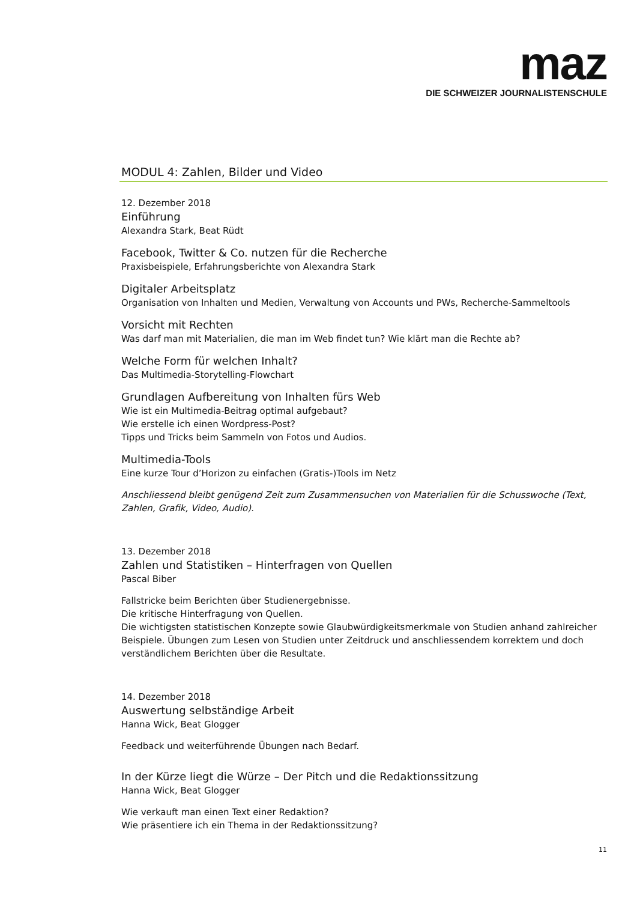maz
DIE SCHWEIZER JOURNALISTENSCHULE
MODUL 4: Zahlen, Bilder und Video
12. Dezember 2018
Einführung
Alexandra Stark, Beat Rüdt
Facebook, Twitter & Co. nutzen für die Recherche
Praxisbeispiele, Erfahrungsberichte von Alexandra Stark
Digitaler Arbeitsplatz
Organisation von Inhalten und Medien, Verwaltung von Accounts und PWs, Recherche-Sammeltools
Vorsicht mit Rechten
Was darf man mit Materialien, die man im Web findet tun? Wie klärt man die Rechte ab?
Welche Form für welchen Inhalt?
Das Multimedia-Storytelling-Flowchart
Grundlagen Aufbereitung von Inhalten fürs Web
Wie ist ein Multimedia-Beitrag optimal aufgebaut?
Wie erstelle ich einen Wordpress-Post?
Tipps und Tricks beim Sammeln von Fotos und Audios.
Multimedia-Tools
Eine kurze Tour d’Horizon zu einfachen (Gratis-)Tools im Netz
Anschliessend bleibt genügend Zeit zum Zusammensuchen von Materialien für die Schusswoche (Text, Zahlen, Grafik, Video, Audio).
13. Dezember 2018
Zahlen und Statistiken – Hinterfragen von Quellen
Pascal Biber
Fallstricke beim Berichten über Studienergebnisse.
Die kritische Hinterfragung von Quellen.
Die wichtigsten statistischen Konzepte sowie Glaubwürdigkeitsmerkmale von Studien anhand zahlreicher Beispiele. Übungen zum Lesen von Studien unter Zeitdruck und anschliessendem korrektem und doch verständlichem Berichten über die Resultate.
14. Dezember 2018
Auswertung selbständige Arbeit
Hanna Wick, Beat Glogger
Feedback und weiterführende Übungen nach Bedarf.
In der Kürze liegt die Würze – Der Pitch und die Redaktionssitzung
Hanna Wick, Beat Glogger
Wie verkauft man einen Text einer Redaktion?
Wie präsentiere ich ein Thema in der Redaktionssitzung?
11